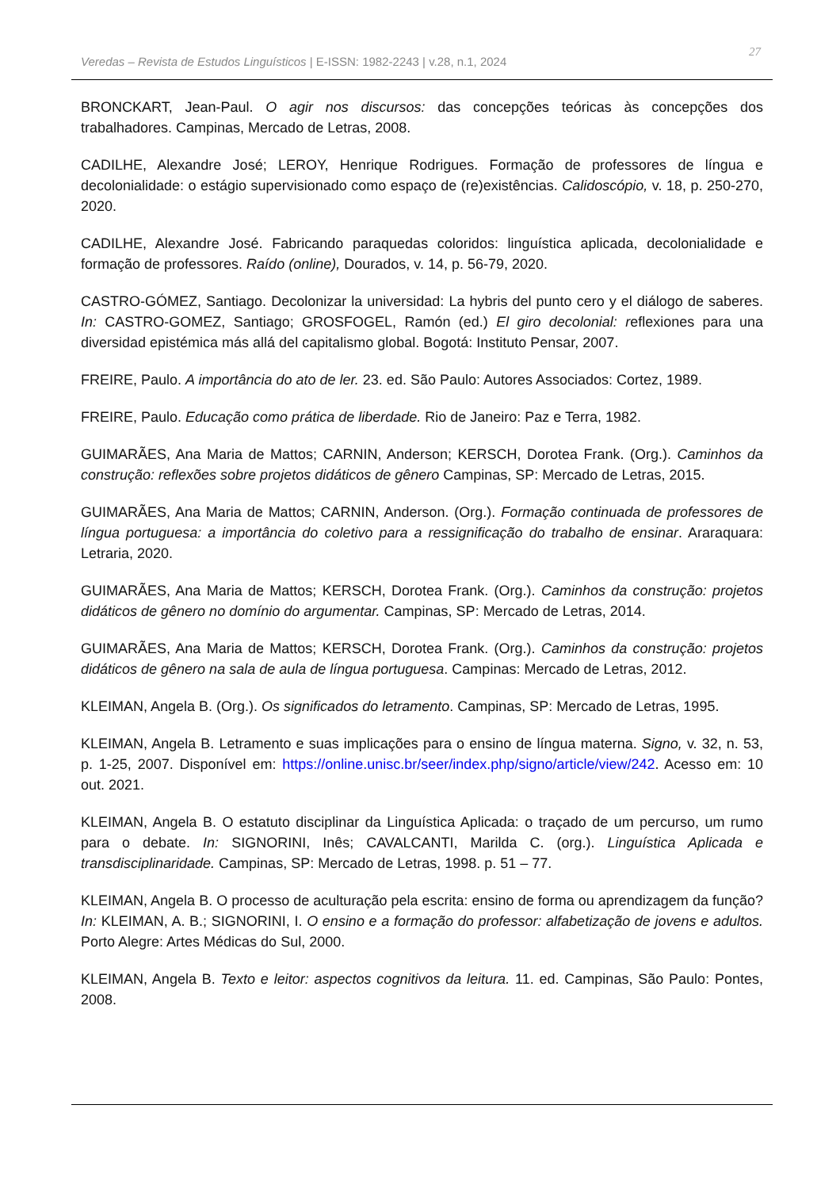Veredas – Revista de Estudos Linguísticos | E-ISSN: 1982-2243 | v.28, n.1, 2024
27
BRONCKART, Jean-Paul. O agir nos discursos: das concepções teóricas às concepções dos trabalhadores. Campinas, Mercado de Letras, 2008.
CADILHE, Alexandre José; LEROY, Henrique Rodrigues. Formação de professores de língua e decolonialidade: o estágio supervisionado como espaço de (re)existências. Calidoscópio, v. 18, p. 250-270, 2020.
CADILHE, Alexandre José. Fabricando paraquedas coloridos: linguística aplicada, decolonialidade e formação de professores. Raído (online), Dourados, v. 14, p. 56-79, 2020.
CASTRO-GÓMEZ, Santiago. Decolonizar la universidad: La hybris del punto cero y el diálogo de saberes. In: CASTRO-GOMEZ, Santiago; GROSFOGEL, Ramón (ed.) El giro decolonial: reflexiones para una diversidad epistémica más allá del capitalismo global. Bogotá: Instituto Pensar, 2007.
FREIRE, Paulo. A importância do ato de ler. 23. ed. São Paulo: Autores Associados: Cortez, 1989.
FREIRE, Paulo. Educação como prática de liberdade. Rio de Janeiro: Paz e Terra, 1982.
GUIMARÃES, Ana Maria de Mattos; CARNIN, Anderson; KERSCH, Dorotea Frank. (Org.). Caminhos da construção: reflexões sobre projetos didáticos de gênero Campinas, SP: Mercado de Letras, 2015.
GUIMARÃES, Ana Maria de Mattos; CARNIN, Anderson. (Org.). Formação continuada de professores de língua portuguesa: a importância do coletivo para a ressignificação do trabalho de ensinar. Araraquara: Letraria, 2020.
GUIMARÃES, Ana Maria de Mattos; KERSCH, Dorotea Frank. (Org.). Caminhos da construção: projetos didáticos de gênero no domínio do argumentar. Campinas, SP: Mercado de Letras, 2014.
GUIMARÃES, Ana Maria de Mattos; KERSCH, Dorotea Frank. (Org.). Caminhos da construção: projetos didáticos de gênero na sala de aula de língua portuguesa. Campinas: Mercado de Letras, 2012.
KLEIMAN, Angela B. (Org.). Os significados do letramento. Campinas, SP: Mercado de Letras, 1995.
KLEIMAN, Angela B. Letramento e suas implicações para o ensino de língua materna. Signo, v. 32, n. 53, p. 1-25, 2007. Disponível em: https://online.unisc.br/seer/index.php/signo/article/view/242. Acesso em: 10 out. 2021.
KLEIMAN, Angela B. O estatuto disciplinar da Linguística Aplicada: o traçado de um percurso, um rumo para o debate. In: SIGNORINI, Inês; CAVALCANTI, Marilda C. (org.). Linguística Aplicada e transdisciplinaridade. Campinas, SP: Mercado de Letras, 1998. p. 51 – 77.
KLEIMAN, Angela B. O processo de aculturação pela escrita: ensino de forma ou aprendizagem da função? In: KLEIMAN, A. B.; SIGNORINI, I. O ensino e a formação do professor: alfabetização de jovens e adultos. Porto Alegre: Artes Médicas do Sul, 2000.
KLEIMAN, Angela B. Texto e leitor: aspectos cognitivos da leitura. 11. ed. Campinas, São Paulo: Pontes, 2008.